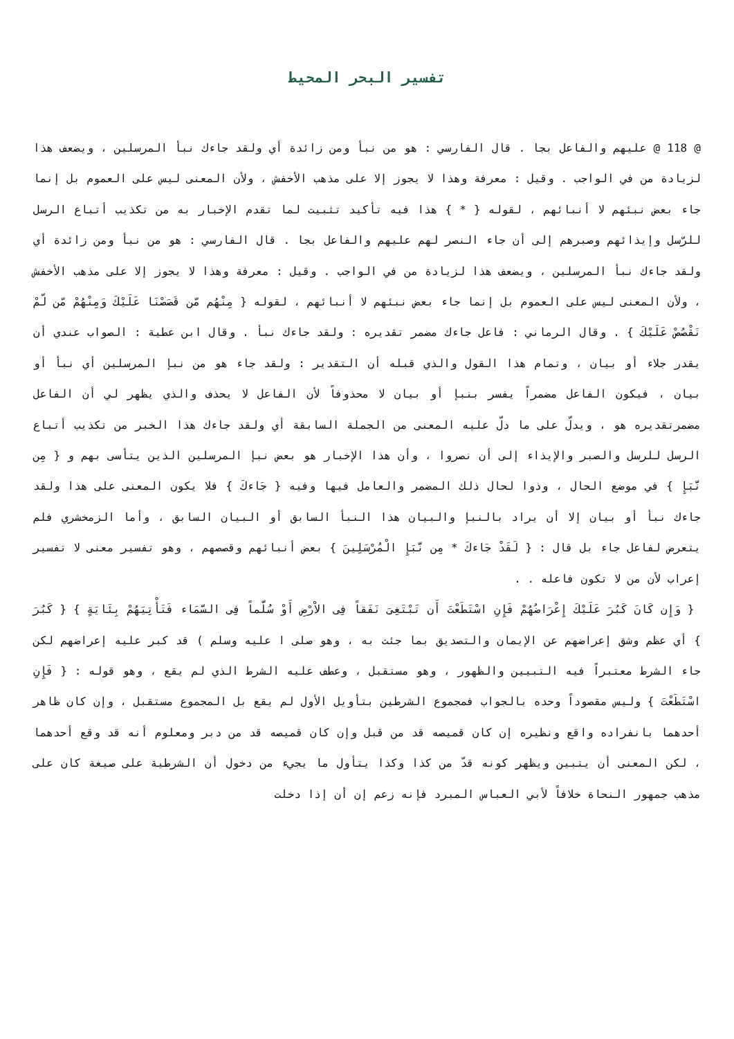تفسير البحر المحيط
@ 118 @ عليهم والفاعل بجا . قال الفارسي : هو من نبأ ومن زائدة أي ولقد جاءك نبأ المرسلين ، ويضعف هذا لزيادة من في الواجب . وقيل : معرفة وهذا لا يجوز إلا على مذهب الأخفش ، ولأن المعنى ليس على العموم بل إنما جاء بعض نبئهم لا أنبائهم ، لقوله { * } هذا فيه تأكيد تثبيت لما تقدم الإخبار به من تكذيب أتباع الرسل للرّسل وإيذائهم وصبرهم إلى أن جاء النصر لهم عليهم والفاعل بجا . قال الفارسي : هو من نبأ ومن زائدة أي ولقد جاءك نبأ المرسلين ، ويضعف هذا لزيادة من في الواجب . وقيل : معرفة وهذا لا يجوز إلا على مذهب الأخفش ، ولأن المعنى ليس على العموم بل إنما جاء بعض نبئهم لا أنبائهم ، لقوله { مِنْهُم مّن قَصَصْنَا عَلَيْكَ وَمِنْهُمْ مّن لّمْ نَقْصُصْ عَلَيْكَ } . وقال الرماني : فاعل جاءك مضمر تقديره : ولقد جاءك نبأ . وقال ابن عطية : الصواب عندي أن يقدر جلاء أو بيان ، وتمام هذا القول والذي قبله أن التقدير : ولقد جاء هو من نبإ المرسلين أي نبأ أو بيان ، فيكون الفاعل مضمراً يفسر بنبإ أو بيان لا محذوفاً لأن الفاعل لا يحذف والذي يظهر لي أن الفاعل مضمرتقديره هو ، ويدلّ على ما دلّ عليه المعنى من الجملة السابقة أي ولقد جاءك هذا الخبر من تكذيب أتباع الرسل للرسل والصبر والإيذاء إلى أن نصروا ، وأن هذا الإخبار هو بعض نبإ المرسلين الذين يتأسى بهم و { مِن نَّبَإِ } في موضع الحال ، وذوا لحال ذلك المضمر والعامل فيها وفيه { جَاءكَ } فلا يكون المعنى على هذا ولقد جاءك نبأ أو بيان إلا أن يراد بالنبإ والبيان هذا النبأ السابق أو البيان السابق ، وأما الزمخشري فلم يتعرض لفاعل جاء بل قال : { لَقَدْ جَاءكَ * مِن نَّبَإِ الْمُرْسَلِينَ } بعض أنبائهم وقصصهم ، وهو تفسير معنى لا تفسير إعراب لأن من لا تكون فاعله . .
{ وَإِن كَانَ كَبُرَ عَلَيْكَ إِعْرَاضُهُمْ فَإِنِ اسْتَطَعْتَ أَن تَبْتَغِىَ نَفَقاً فِى الاْرْضِ أَوْ سُلَّماً فِى السَّمَاء فَتَأْتِيَهُمْ بِئَايَةٍ } { كَبُرَ } أي عظم وشق إعراضهم عن الإيمان والتصديق بما جئت به ، وهو صلى ا عليه وسلم ) قد كبر عليه إعراضهم لكن جاء الشرط معتبراً فيه التبيين والظهور ، وهو مستقبل ، وعطف عليه الشرط الذي لم يقع ، وهو قوله : { فَإِنِ اسْتَطَعْتَ } وليس مقصوداً وحده بالجواب فمجموع الشرطين بتأويل الأول لم يقع بل المجموع مستقبل ، وإن كان ظاهر أحدهما بانفراده واقع ونظيره إن كان قميصه قد من قبل وإن كان قميصه قد من دبر ومعلوم أنه قد وقع أحدهما ، لكن المعنى أن يتبين ويظهر كونه قدّ من كذا وكذا يتأول ما يجيء من دخول أن الشرطية على صيغة كان على مذهب جمهور النحاة خلافاً لأبي العباس المبرد فإنه زعم إن أن إذا دخلت